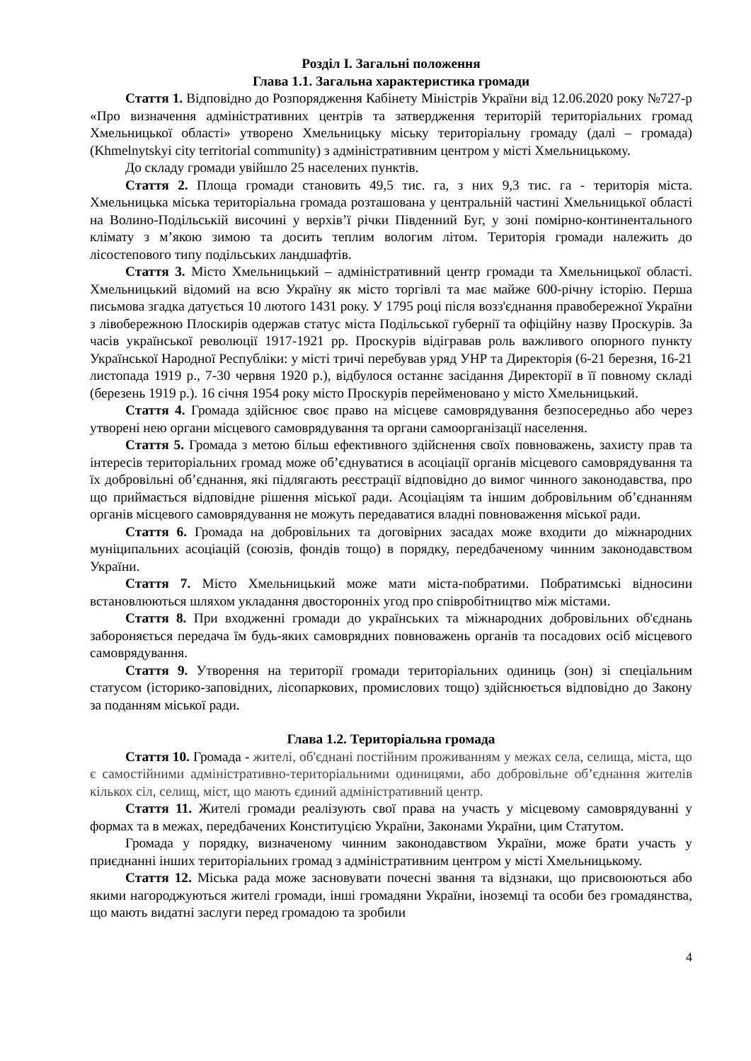Розділ I. Загальні положення
Глава 1.1. Загальна характеристика громади
Стаття 1. Відповідно до Розпорядження Кабінету Міністрів України від 12.06.2020 року №727-р «Про визначення адміністративних центрів та затвердження територій територіальних громад Хмельницької області» утворено Хмельницьку міську територіальну громаду (далі – громада) (Khmelnytskyi city territorial community) з адміністративним центром у місті Хмельницькому.
До складу громади увійшло 25 населених пунктів.
Стаття 2. Площа громади становить 49,5 тис. га, з них 9,3 тис. га - територія міста. Хмельницька міська територіальна громада розташована у центральній частині Хмельницької області на Волино-Подільській височині у верхів’ї річки Південний Буг, у зоні помірно-континентального клімату з м’якою зимою та досить теплим вологим літом. Територія громади належить до лісостепового типу подільських ландшафтів.
Стаття 3. Місто Хмельницький – адміністративний центр громади та Хмельницької області. Хмельницький відомий на всю Україну як місто торгівлі та має майже 600-річну історію. Перша письмова згадка датується 10 лютого 1431 року. У 1795 році після возз'єднання правобережної України з лівобережною Плоскирів одержав статус міста Подільської губернії та офіційну назву Проскурів. За часів української революції 1917-1921 рр. Проскурів відігравав роль важливого опорного пункту Української Народної Республіки: у місті тричі перебував уряд УНР та Директорія (6-21 березня, 16-21 листопада 1919 р., 7-30 червня 1920 р.), відбулося останнє засідання Директорії в її повному складі (березень 1919 р.). 16 січня 1954 року місто Проскурів перейменовано у місто Хмельницький.
Стаття 4. Громада здійснює своє право на місцеве самоврядування безпосередньо або через утворені нею органи місцевого самоврядування та органи самоорганізації населення.
Стаття 5. Громада з метою більш ефективного здійснення своїх повноважень, захисту прав та інтересів територіальних громад може об’єднуватися в асоціації органів місцевого самоврядування та їх добровільні об’єднання, які підлягають реєстрації відповідно до вимог чинного законодавства, про що приймається відповідне рішення міської ради. Асоціаціям та іншим добровільним об’єднанням органів місцевого самоврядування не можуть передаватися владні повноваження міської ради.
Стаття 6. Громада на добровільних та договірних засадах може входити до міжнародних муніципальних асоціацій (союзів, фондів тощо) в порядку, передбаченому чинним законодавством України.
Стаття 7. Місто Хмельницький може мати міста-побратими. Побратимські відносини встановлюються шляхом укладання двосторонніх угод про співробітництво між містами.
Стаття 8. При входженні громади до українських та міжнародних добровільних об'єднань забороняється передача їм будь-яких самоврядних повноважень органів та посадових осіб місцевого самоврядування.
Стаття 9. Утворення на території громади територіальних одиниць (зон) зі спеціальним статусом (історико-заповідних, лісопаркових, промислових тощо) здійснюється відповідно до Закону за поданням міської ради.
Глава 1.2. Територіальна громада
Стаття 10. Громада - жителі, об'єднані постійним проживанням у межах села, селища, міста, що є самостійними адміністративно-територіальними одиницями, або добровільне об’єднання жителів кількох сіл, селищ, міст, що мають єдиний адміністративний центр.
Стаття 11. Жителі громади реалізують свої права на участь у місцевому самоврядуванні у формах та в межах, передбачених Конституцією України, Законами України, цим Статутом.
Громада у порядку, визначеному чинним законодавством України, може брати участь у приєднанні інших територіальних громад з адміністративним центром у місті Хмельницькому.
Стаття 12. Міська рада може засновувати почесні звання та відзнаки, що присвоюються або якими нагороджуються жителі громади, інші громадяни України, іноземці та особи без громадянства, що мають видатні заслуги перед громадою та зробили
4